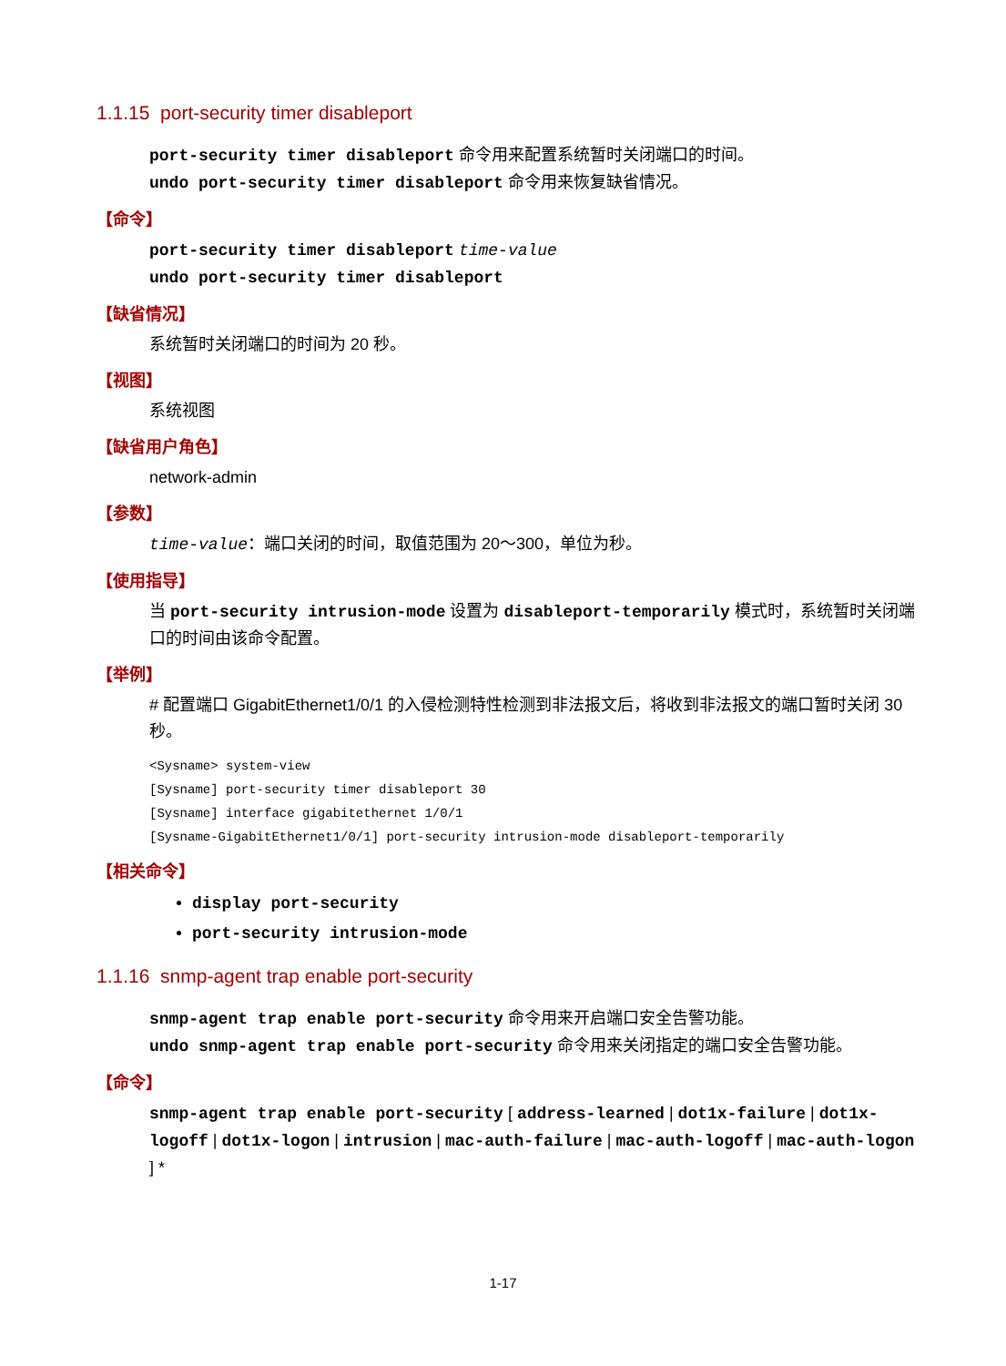1.1.15 port-security timer disableport
port-security timer disableport 命令用来配置系统暂时关闭端口的时间。
undo port-security timer disableport 命令用来恢复缺省情况。
【命令】
port-security timer disableport time-value
undo port-security timer disableport
【缺省情况】
系统暂时关闭端口的时间为 20 秒。
【视图】
系统视图
【缺省用户角色】
network-admin
【参数】
time-value：端口关闭的时间，取值范围为 20～300，单位为秒。
【使用指导】
当 port-security intrusion-mode 设置为 disableport-temporarily 模式时，系统暂时关闭端口的时间由该命令配置。
【举例】
# 配置端口 GigabitEthernet1/0/1 的入侵检测特性检测到非法报文后，将收到非法报文的端口暂时关闭 30 秒。
<Sysname> system-view
[Sysname] port-security timer disableport 30
[Sysname] interface gigabitethernet 1/0/1
[Sysname-GigabitEthernet1/0/1] port-security intrusion-mode disableport-temporarily
【相关命令】
display port-security
port-security intrusion-mode
1.1.16 snmp-agent trap enable port-security
snmp-agent trap enable port-security 命令用来开启端口安全告警功能。
undo snmp-agent trap enable port-security 命令用来关闭指定的端口安全告警功能。
【命令】
snmp-agent trap enable port-security [ address-learned | dot1x-failure | dot1x-logoff | dot1x-logon | intrusion | mac-auth-failure | mac-auth-logoff | mac-auth-logon ] *
1-17